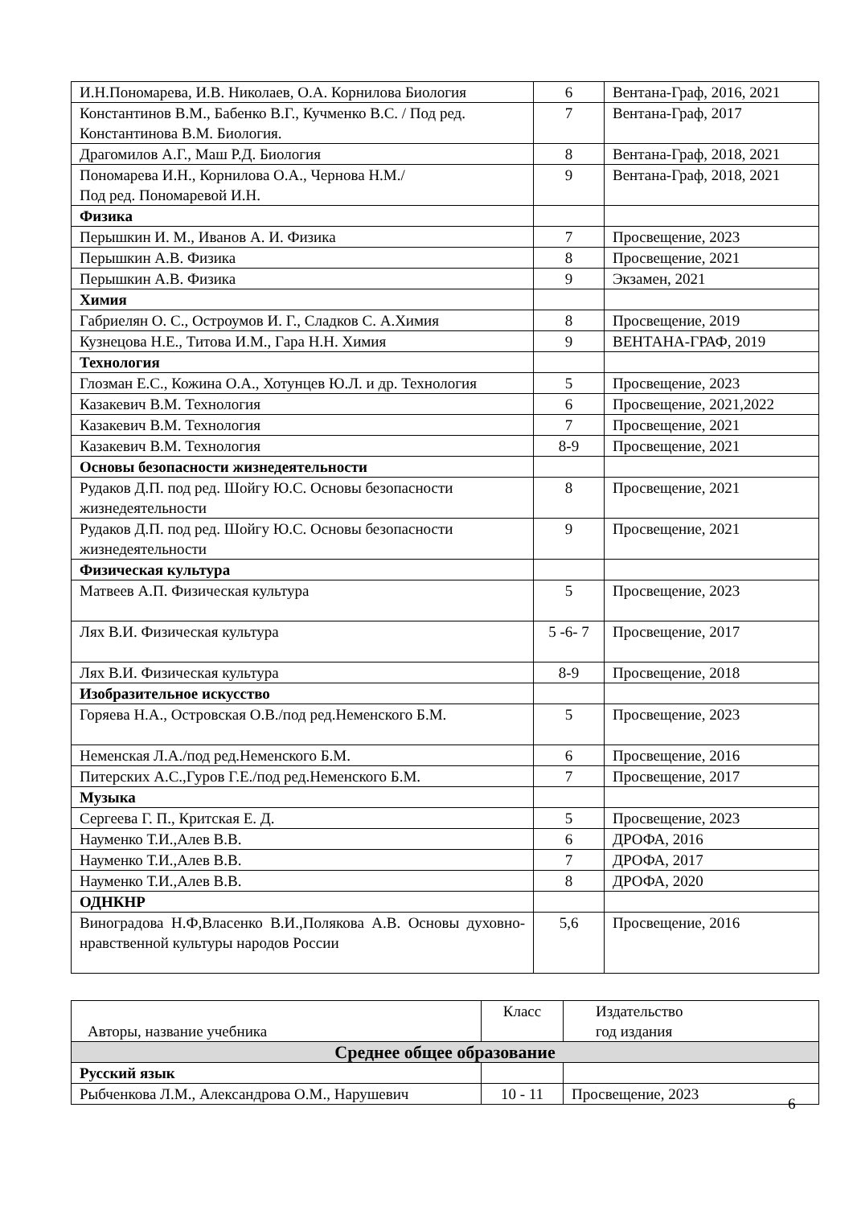| И.Н.Пономарева, И.В. Николаев, О.А. Корнилова Биология | 6 | Вентана-Граф, 2016, 2021 |
| Константинов В.М., Бабенко В.Г., Кучменко В.С. / Под ред. Константинова В.М. Биология. | 7 | Вентана-Граф, 2017 |
| Драгомилов А.Г., Маш Р.Д. Биология | 8 | Вентана-Граф, 2018, 2021 |
| Пономарева И.Н., Корнилова О.А., Чернова Н.М./ Под ред. Пономаревой И.Н. | 9 | Вентана-Граф, 2018, 2021 |
| Физика | | |
| Перышкин И. М., Иванов А. И. Физика | 7 | Просвещение, 2023 |
| Перышкин А.В. Физика | 8 | Просвещение, 2021 |
| Перышкин А.В. Физика | 9 | Экзамен, 2021 |
| Химия | | |
| Габриелян О. С., Остроумов И. Г., Сладков С. А.Химия | 8 | Просвещение, 2019 |
| Кузнецова Н.Е., Титова И.М., Гара Н.Н. Химия | 9 | ВЕНТАНА-ГРАФ, 2019 |
| Технология | | |
| Глозман Е.С., Кожина О.А., Хотунцев Ю.Л. и др. Технология | 5 | Просвещение, 2023 |
| Казакевич В.М. Технология | 6 | Просвещение, 2021,2022 |
| Казакевич В.М. Технология | 7 | Просвещение, 2021 |
| Казакевич В.М. Технология | 8-9 | Просвещение, 2021 |
| Основы безопасности жизнедеятельности | | |
| Рудаков Д.П. под ред. Шойгу Ю.С. Основы безопасности жизнедеятельности | 8 | Просвещение, 2021 |
| Рудаков Д.П. под ред. Шойгу Ю.С. Основы безопасности жизнедеятельности | 9 | Просвещение, 2021 |
| Физическая культура | | |
| Матвеев А.П. Физическая культура | 5 | Просвещение, 2023 |
| Лях В.И. Физическая культура | 5 -6- 7 | Просвещение, 2017 |
| Лях В.И. Физическая культура | 8-9 | Просвещение, 2018 |
| Изобразительное искусство | | |
| Горяева Н.А., Островская О.В./под ред.Неменского Б.М. | 5 | Просвещение, 2023 |
| Неменская Л.А./под ред.Неменского Б.М. | 6 | Просвещение, 2016 |
| Питерских А.С.,Гуров Г.Е./под ред.Неменского Б.М. | 7 | Просвещение, 2017 |
| Музыка | | |
| Сергеева Г. П., Критская Е. Д. | 5 | Просвещение, 2023 |
| Науменко Т.И.,Алев В.В. | 6 | ДРОФА, 2016 |
| Науменко Т.И.,Алев В.В. | 7 | ДРОФА, 2017 |
| Науменко Т.И.,Алев В.В. | 8 | ДРОФА, 2020 |
| ОДНКНР | | |
| Виноградова Н.Ф,Власенко В.И.,Полякова А.В. Основы духовно- нравственной культуры народов России | 5,6 | Просвещение, 2016 |
| Авторы, название учебника | Класс | Издательство год издания |
| --- | --- | --- |
| Среднее общее образование | | |
| Русский язык | | |
| Рыбченкова Л.М., Александрова О.М., Нарушевич | 10 - 11 | Просвещение, 2023 |
6